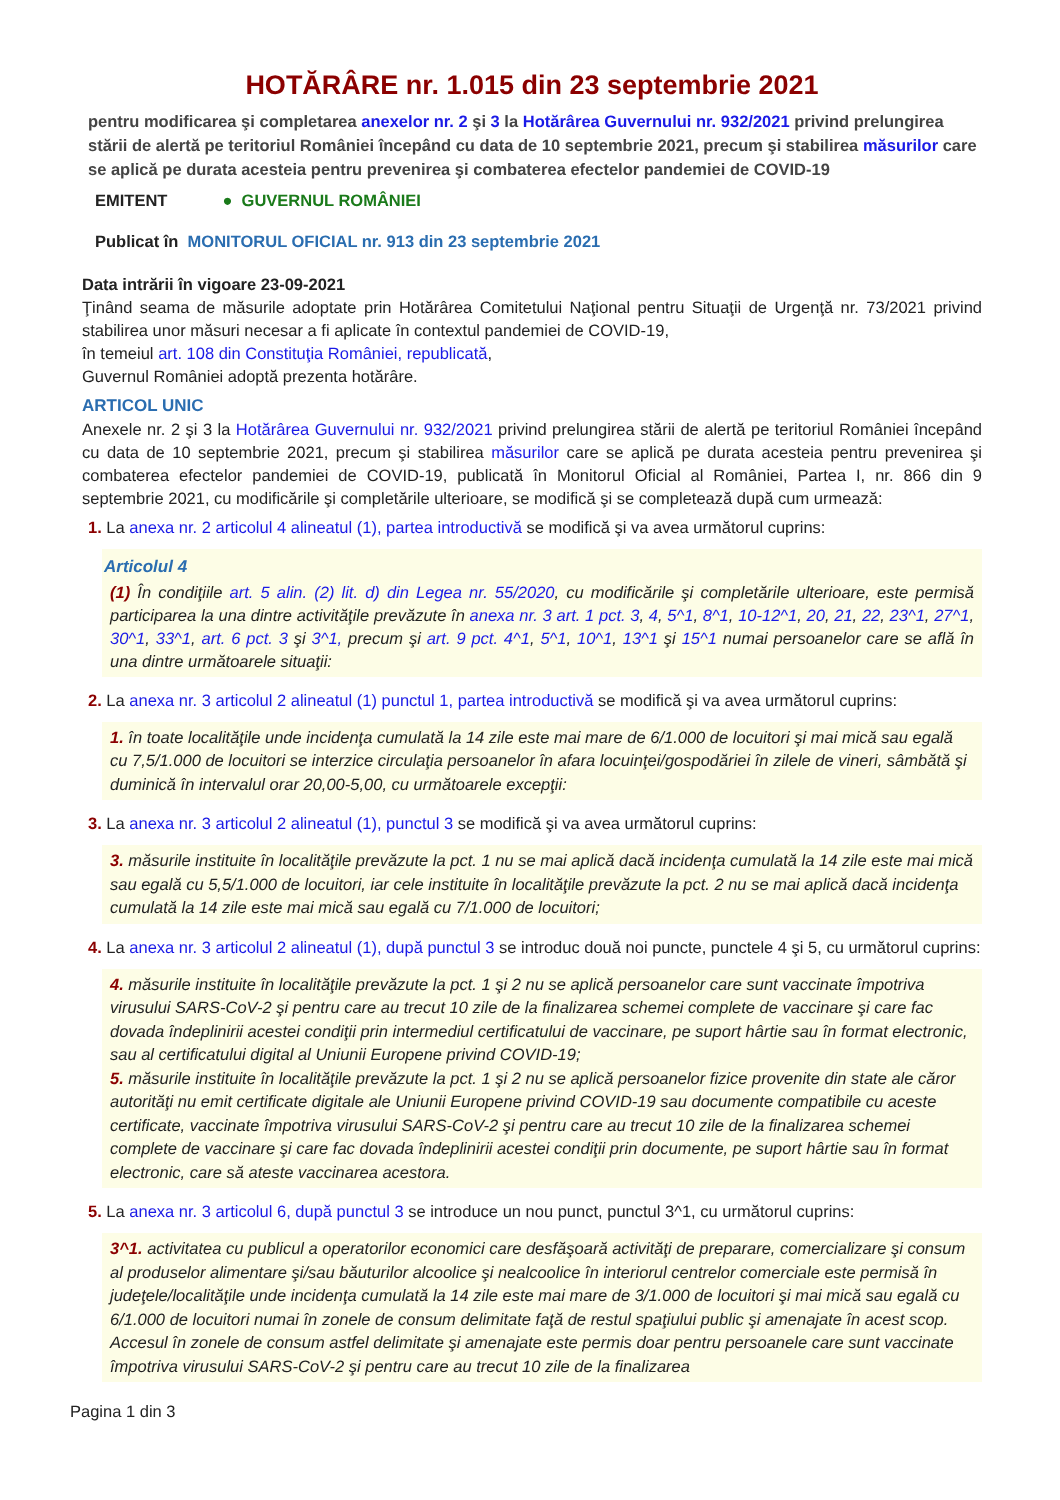HOTĂRÂRE nr. 1.015 din 23 septembrie 2021
pentru modificarea şi completarea anexelor nr. 2 şi 3 la Hotărârea Guvernului nr. 932/2021 privind prelungirea stării de alertă pe teritoriul României începând cu data de 10 septembrie 2021, precum şi stabilirea măsurilor care se aplică pe durata acesteia pentru prevenirea şi combaterea efectelor pandemiei de COVID-19
EMITENT ● GUVERNUL ROMÂNIEI
Publicat în MONITORUL OFICIAL nr. 913 din 23 septembrie 2021
Data intrării în vigoare 23-09-2021
Ţinând seama de măsurile adoptate prin Hotărârea Comitetului Naţional pentru Situaţii de Urgenţă nr. 73/2021 privind stabilirea unor măsuri necesar a fi aplicate în contextul pandemiei de COVID-19,
în temeiul art. 108 din Constituţia României, republicată,
Guvernul României adoptă prezenta hotărâre.
ARTICOL UNIC
Anexele nr. 2 şi 3 la Hotărârea Guvernului nr. 932/2021 privind prelungirea stării de alertă pe teritoriul României începând cu data de 10 septembrie 2021, precum şi stabilirea măsurilor care se aplică pe durata acesteia pentru prevenirea şi combaterea efectelor pandemiei de COVID-19, publicată în Monitorul Oficial al României, Partea I, nr. 866 din 9 septembrie 2021, cu modificările şi completările ulterioare, se modifică şi se completează după cum urmează:
1. La anexa nr. 2 articolul 4 alineatul (1), partea introductivă se modifică şi va avea următorul cuprins:
Articolul 4
(1) În condiţiile art. 5 alin. (2) lit. d) din Legea nr. 55/2020, cu modificările şi completările ulterioare, este permisă participarea la una dintre activităţile prevăzute în anexa nr. 3 art. 1 pct. 3, 4, 5^1, 8^1, 10-12^1, 20, 21, 22, 23^1, 27^1, 30^1, 33^1, art. 6 pct. 3 şi 3^1, precum şi art. 9 pct. 4^1, 5^1, 10^1, 13^1 şi 15^1 numai persoanelor care se află în una dintre următoarele situaţii:
2. La anexa nr. 3 articolul 2 alineatul (1) punctul 1, partea introductivă se modifică şi va avea următorul cuprins:
1. în toate localităţile unde incidenţa cumulată la 14 zile este mai mare de 6/1.000 de locuitori şi mai mică sau egală cu 7,5/1.000 de locuitori se interzice circulaţia persoanelor în afara locuinţei/gospodăriei în zilele de vineri, sâmbătă şi duminică în intervalul orar 20,00-5,00, cu următoarele excepţii:
3. La anexa nr. 3 articolul 2 alineatul (1), punctul 3 se modifică şi va avea următorul cuprins:
3. măsurile instituite în localităţile prevăzute la pct. 1 nu se mai aplică dacă incidenţa cumulată la 14 zile este mai mică sau egală cu 5,5/1.000 de locuitori, iar cele instituite în localităţile prevăzute la pct. 2 nu se mai aplică dacă incidenţa cumulată la 14 zile este mai mică sau egală cu 7/1.000 de locuitori;
4. La anexa nr. 3 articolul 2 alineatul (1), după punctul 3 se introduc două noi puncte, punctele 4 şi 5, cu următorul cuprins:
4. măsurile instituite în localităţile prevăzute la pct. 1 şi 2 nu se aplică persoanelor care sunt vaccinate împotriva virusului SARS-CoV-2 şi pentru care au trecut 10 zile de la finalizarea schemei complete de vaccinare şi care fac dovada îndeplinirii acestei condiţii prin intermediul certificatului de vaccinare, pe suport hârtie sau în format electronic, sau al certificatului digital al Uniunii Europene privind COVID-19;
5. măsurile instituite în localităţile prevăzute la pct. 1 şi 2 nu se aplică persoanelor fizice provenite din state ale căror autorităţi nu emit certificate digitale ale Uniunii Europene privind COVID-19 sau documente compatibile cu aceste certificate, vaccinate împotriva virusului SARS-CoV-2 şi pentru care au trecut 10 zile de la finalizarea schemei complete de vaccinare şi care fac dovada îndeplinirii acestei condiţii prin documente, pe suport hârtie sau în format electronic, care să ateste vaccinarea acestora.
5. La anexa nr. 3 articolul 6, după punctul 3 se introduce un nou punct, punctul 3^1, cu următorul cuprins:
3^1. activitatea cu publicul a operatorilor economici care desfăşoară activităţi de preparare, comercializare şi consum al produselor alimentare şi/sau băuturilor alcoolice şi nealcoolice în interiorul centrelor comerciale este permisă în judeţele/localităţile unde incidenţa cumulată la 14 zile este mai mare de 3/1.000 de locuitori şi mai mică sau egală cu 6/1.000 de locuitori numai în zonele de consum delimitate faţă de restul spaţiului public şi amenajate în acest scop. Accesul în zonele de consum astfel delimitate şi amenajate este permis doar pentru persoanele care sunt vaccinate împotriva virusului SARS-CoV-2 şi pentru care au trecut 10 zile de la finalizarea
Pagina 1 din 3